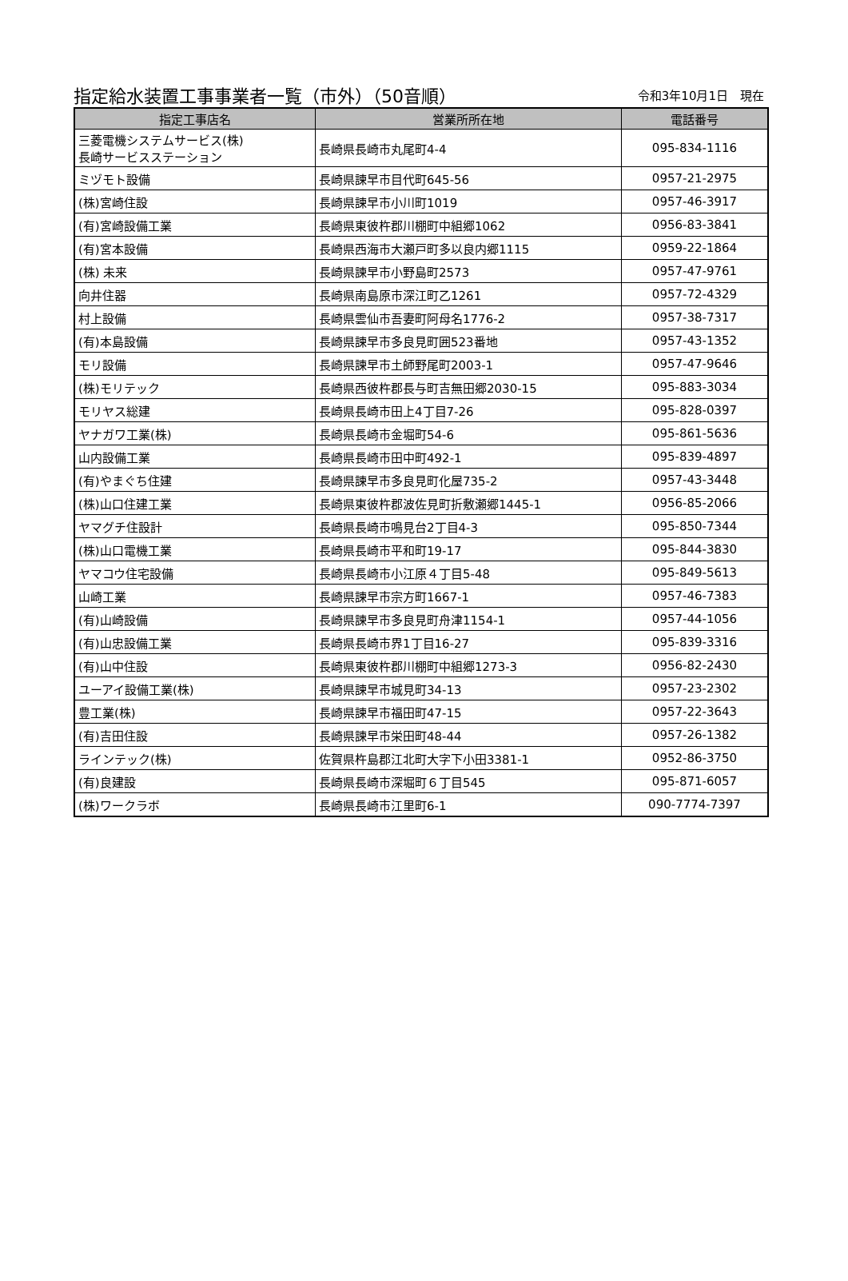指定給水装置工事事業者一覧（市外）（50音順） 令和3年10月1日　現在
| 指定工事店名 | 営業所所在地 | 電話番号 |
| --- | --- | --- |
| 三菱電機システムサービス(株) 長崎サービスステーション | 長崎県長崎市丸尾町4-4 | 095-834-1116 |
| ミヅモト設備 | 長崎県諫早市目代町645-56 | 0957-21-2975 |
| (株)宮崎住設 | 長崎県諫早市小川町1019 | 0957-46-3917 |
| (有)宮崎設備工業 | 長崎県東彼杵郡川棚町中組郷1062 | 0956-83-3841 |
| (有)宮本設備 | 長崎県西海市大瀬戸町多以良内郷1115 | 0959-22-1864 |
| (株) 未来 | 長崎県諫早市小野島町2573 | 0957-47-9761 |
| 向井住器 | 長崎県南島原市深江町乙1261 | 0957-72-4329 |
| 村上設備 | 長崎県雲仙市吾妻町阿母名1776-2 | 0957-38-7317 |
| (有)本島設備 | 長崎県諫早市多良見町囲523番地 | 0957-43-1352 |
| モリ設備 | 長崎県諫早市土師野尾町2003-1 | 0957-47-9646 |
| (株)モリテック | 長崎県西彼杵郡長与町吉無田郷2030-15 | 095-883-3034 |
| モリヤス総建 | 長崎県長崎市田上4丁目7-26 | 095-828-0397 |
| ヤナガワ工業(株) | 長崎県長崎市金堀町54-6 | 095-861-5636 |
| 山内設備工業 | 長崎県長崎市田中町492-1 | 095-839-4897 |
| (有)やまぐち住建 | 長崎県諫早市多良見町化屋735-2 | 0957-43-3448 |
| (株)山口住建工業 | 長崎県東彼杵郡波佐見町折敷瀬郷1445-1 | 0956-85-2066 |
| ヤマグチ住設計 | 長崎県長崎市鳴見台2丁目4-3 | 095-850-7344 |
| (株)山口電機工業 | 長崎県長崎市平和町19-17 | 095-844-3830 |
| ヤマコウ住宅設備 | 長崎県長崎市小江原４丁目5-48 | 095-849-5613 |
| 山崎工業 | 長崎県諫早市宗方町1667-1 | 0957-46-7383 |
| (有)山崎設備 | 長崎県諫早市多良見町舟津1154-1 | 0957-44-1056 |
| (有)山忠設備工業 | 長崎県長崎市界1丁目16-27 | 095-839-3316 |
| (有)山中住設 | 長崎県東彼杵郡川棚町中組郷1273-3 | 0956-82-2430 |
| ユーアイ設備工業(株) | 長崎県諫早市城見町34-13 | 0957-23-2302 |
| 豊工業(株) | 長崎県諫早市福田町47-15 | 0957-22-3643 |
| (有)吉田住設 | 長崎県諫早市栄田町48-44 | 0957-26-1382 |
| ラインテック(株) | 佐賀県杵島郡江北町大字下小田3381-1 | 0952-86-3750 |
| (有)良建設 | 長崎県長崎市深堀町６丁目545 | 095-871-6057 |
| (株)ワークラボ | 長崎県長崎市江里町6-1 | 090-7774-7397 |